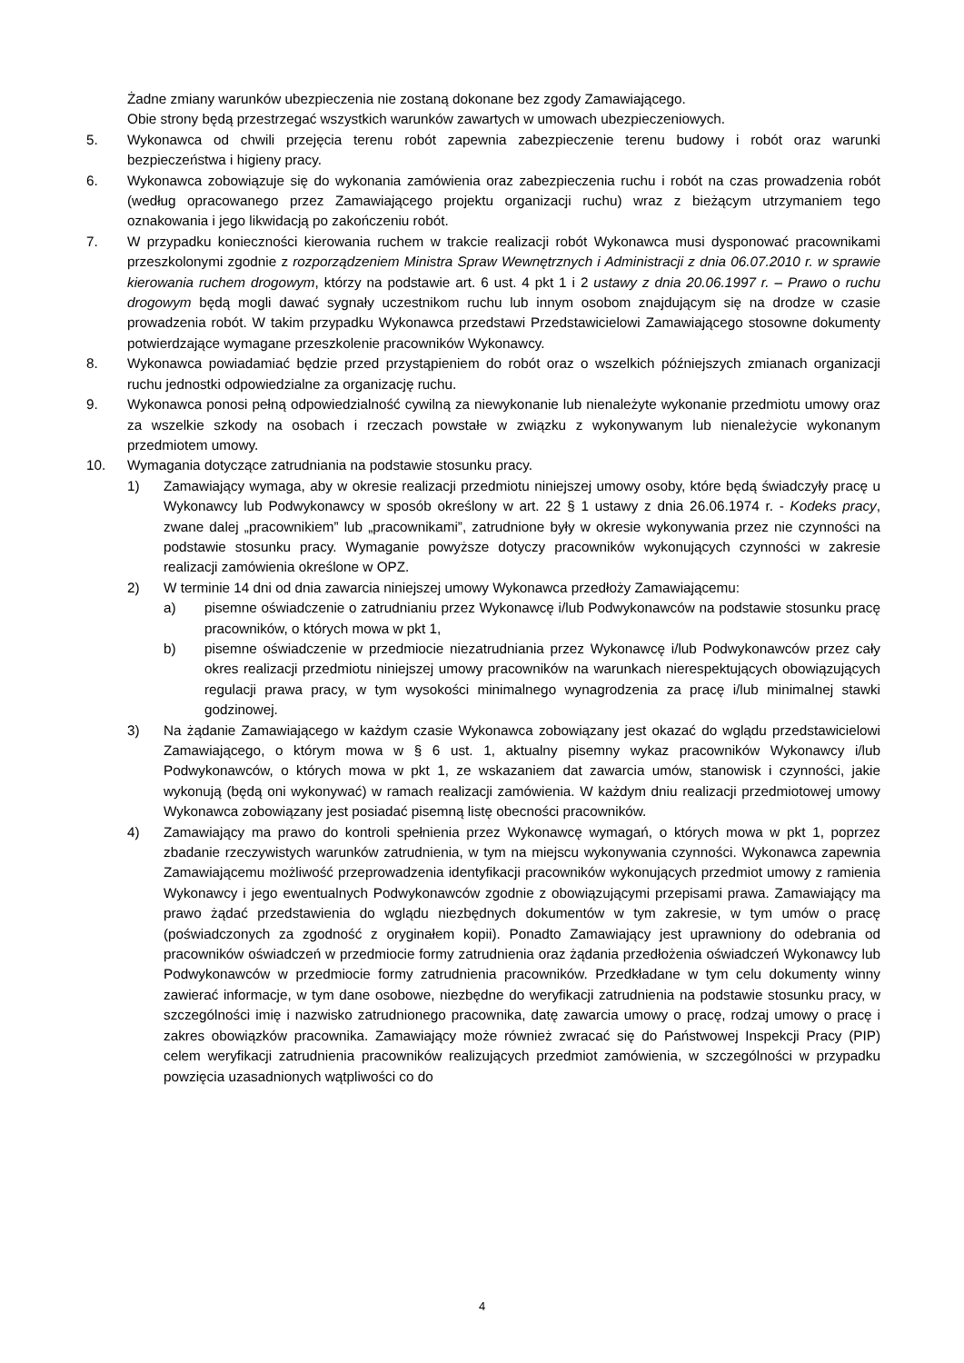Żadne zmiany warunków ubezpieczenia nie zostaną dokonane bez zgody Zamawiającego.
Obie strony będą przestrzegać wszystkich warunków zawartych w umowach ubezpieczeniowych.
5. Wykonawca od chwili przejęcia terenu robót zapewnia zabezpieczenie terenu budowy i robót oraz warunki bezpieczeństwa i higieny pracy.
6. Wykonawca zobowiązuje się do wykonania zamówienia oraz zabezpieczenia ruchu i robót na czas prowadzenia robót (według opracowanego przez Zamawiającego projektu organizacji ruchu) wraz z bieżącym utrzymaniem tego oznakowania i jego likwidacją po zakończeniu robót.
7. W przypadku konieczności kierowania ruchem w trakcie realizacji robót Wykonawca musi dysponować pracownikami przeszkolonymi zgodnie z rozporządzeniem Ministra Spraw Wewnętrznych i Administracji z dnia 06.07.2010 r. w sprawie kierowania ruchem drogowym, którzy na podstawie art. 6 ust. 4 pkt 1 i 2 ustawy z dnia 20.06.1997 r. – Prawo o ruchu drogowym będą mogli dawać sygnały uczestnikom ruchu lub innym osobom znajdującym się na drodze w czasie prowadzenia robót. W takim przypadku Wykonawca przedstawi Przedstawicielowi Zamawiającego stosowne dokumenty potwierdzające wymagane przeszkolenie pracowników Wykonawcy.
8. Wykonawca powiadamiać będzie przed przystąpieniem do robót oraz o wszelkich późniejszych zmianach organizacji ruchu jednostki odpowiedzialne za organizację ruchu.
9. Wykonawca ponosi pełną odpowiedzialność cywilną za niewykonanie lub nienależyte wykonanie przedmiotu umowy oraz za wszelkie szkody na osobach i rzeczach powstałe w związku z wykonywanym lub nienależycie wykonanym przedmiotem umowy.
10. Wymagania dotyczące zatrudniania na podstawie stosunku pracy.
1) Zamawiający wymaga, aby w okresie realizacji przedmiotu niniejszej umowy osoby, które będą świadczyły pracę u Wykonawcy lub Podwykonawcy w sposób określony w art. 22 § 1 ustawy z dnia 26.06.1974 r. - Kodeks pracy, zwane dalej „pracownikiem” lub „pracownikami”, zatrudnione były w okresie wykonywania przez nie czynności na podstawie stosunku pracy. Wymaganie powyższe dotyczy pracowników wykonujących czynności w zakresie realizacji zamówienia określone w OPZ.
2) W terminie 14 dni od dnia zawarcia niniejszej umowy Wykonawca przedłoży Zamawiającemu:
a) pisemne oświadczenie o zatrudnianiu przez Wykonawcę i/lub Podwykonawców na podstawie stosunku pracę pracowników, o których mowa w pkt 1,
b) pisemne oświadczenie w przedmiocie niezatrudniania przez Wykonawcę i/lub Podwykonawców przez cały okres realizacji przedmiotu niniejszej umowy pracowników na warunkach nierespektujących obowiązujących regulacji prawa pracy, w tym wysokości minimalnego wynagrodzenia za pracę i/lub minimalnej stawki godzinowej.
3) Na żądanie Zamawiającego w każdym czasie Wykonawca zobowiązany jest okazać do wglądu przedstawicielowi Zamawiającego, o którym mowa w § 6 ust. 1, aktualny pisemny wykaz pracowników Wykonawcy i/lub Podwykonawców, o których mowa w pkt 1, ze wskazaniem dat zawarcia umów, stanowisk i czynności, jakie wykonują (będą oni wykonywać) w ramach realizacji zamówienia. W każdym dniu realizacji przedmiotowej umowy Wykonawca zobowiązany jest posiadać pisemną listę obecności pracowników.
4) Zamawiający ma prawo do kontroli spełnienia przez Wykonawcę wymagań, o których mowa w pkt 1, poprzez zbadanie rzeczywistych warunków zatrudnienia, w tym na miejscu wykonywania czynności. Wykonawca zapewnia Zamawiającemu możliwość przeprowadzenia identyfikacji pracowników wykonujących przedmiot umowy z ramienia Wykonawcy i jego ewentualnych Podwykonawców zgodnie z obowiązującymi przepisami prawa. Zamawiający ma prawo żądać przedstawienia do wglądu niezbędnych dokumentów w tym zakresie, w tym umów o pracę (poświadczonych za zgodność z oryginałem kopii). Ponadto Zamawiający jest uprawniony do odebrania od pracowników oświadczeń w przedmiocie formy zatrudnienia oraz żądania przedłożenia oświadczeń Wykonawcy lub Podwykonawców w przedmiocie formy zatrudnienia pracowników. Przedkładane w tym celu dokumenty winny zawierać informacje, w tym dane osobowe, niezbędne do weryfikacji zatrudnienia na podstawie stosunku pracy, w szczególności imię i nazwisko zatrudnionego pracownika, datę zawarcia umowy o pracę, rodzaj umowy o pracę i zakres obowiązków pracownika. Zamawiający może również zwracać się do Państwowej Inspekcji Pracy (PIP) celem weryfikacji zatrudnienia pracowników realizujących przedmiot zamówienia, w szczególności w przypadku powzięcia uzasadnionych wątpliwości co do
4